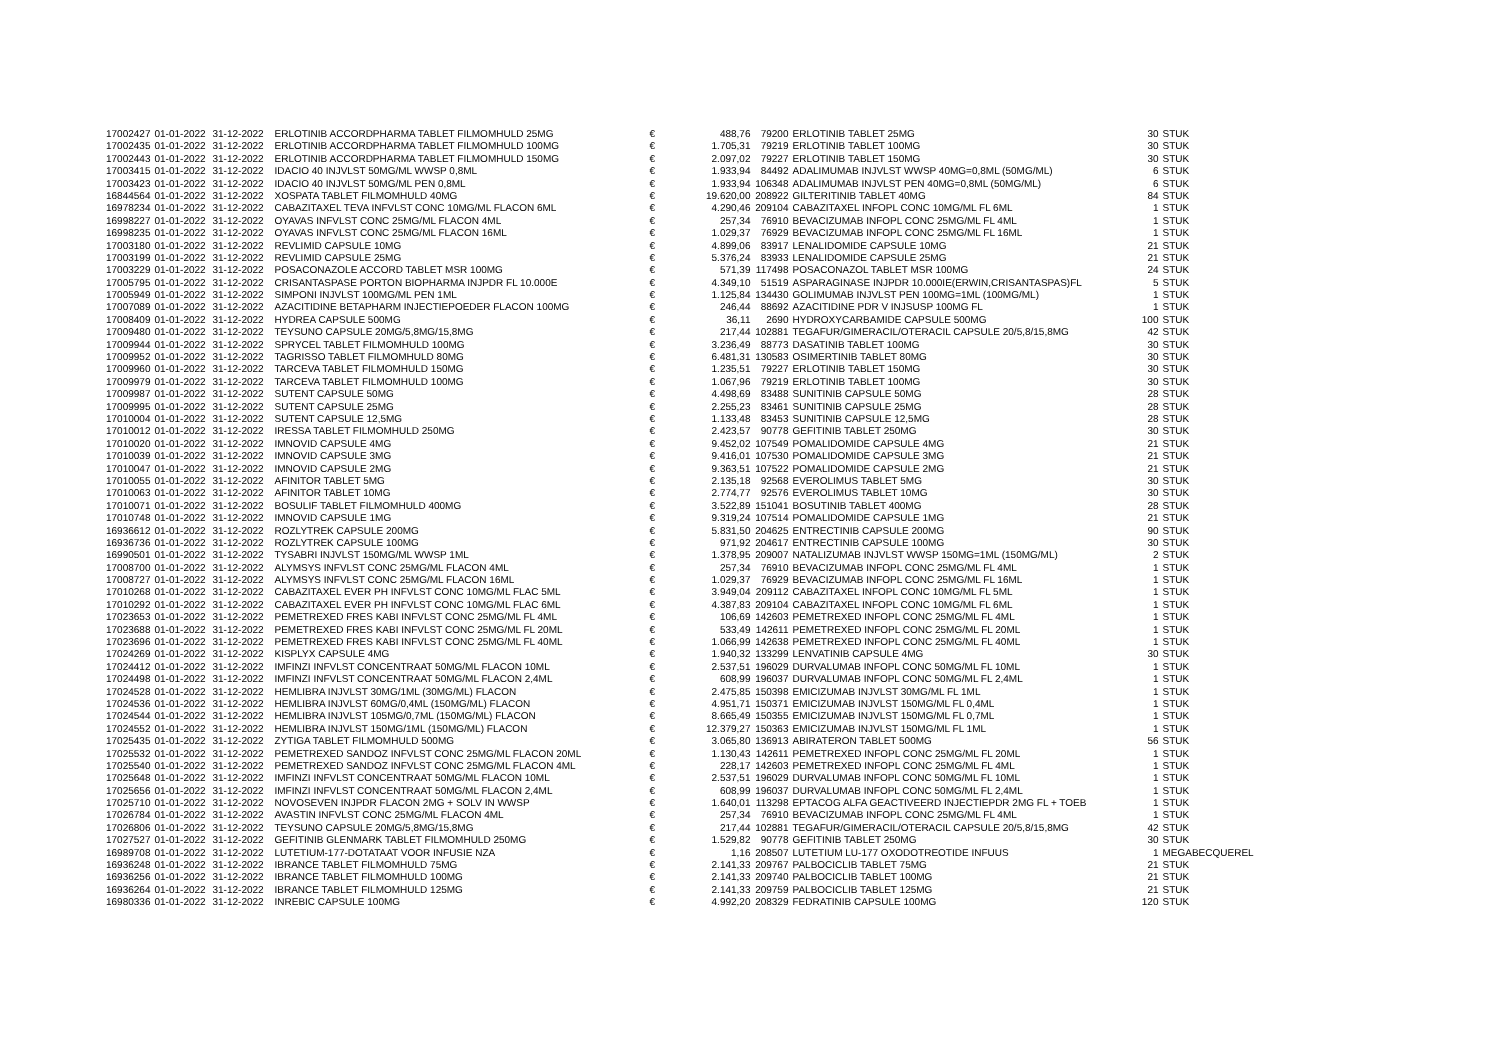| 17002427 | 01-01-2022 | 31-12-2022 | ERLOTINIB ACCORDPHARMA TABLET FILMOMHULD 25MG | € | 488,76 | 79200 | ERLOTINIB TABLET 25MG | 30 | STUK |
| 17002435 | 01-01-2022 | 31-12-2022 | ERLOTINIB ACCORDPHARMA TABLET FILMOMHULD 100MG | € | 1.705,31 | 79219 | ERLOTINIB TABLET 100MG | 30 | STUK |
| 17002443 | 01-01-2022 | 31-12-2022 | ERLOTINIB ACCORDPHARMA TABLET FILMOMHULD 150MG | € | 2.097,02 | 79227 | ERLOTINIB TABLET 150MG | 30 | STUK |
| 17003415 | 01-01-2022 | 31-12-2022 | IDACIO 40 INJVLST 50MG/ML WWSP 0,8ML | € | 1.933,94 | 84492 | ADALIMUMAB INJVLST WWSP 40MG=0,8ML (50MG/ML) | 6 | STUK |
| 17003423 | 01-01-2022 | 31-12-2022 | IDACIO 40 INJVLST 50MG/ML PEN 0,8ML | € | 1.933,94 | 106348 | ADALIMUMAB INJVLST PEN 40MG=0,8ML (50MG/ML) | 6 | STUK |
| 16844564 | 01-01-2022 | 31-12-2022 | XOSPATA TABLET FILMOMHULD 40MG | € | 19.620,00 | 208922 | GILTERITINIB TABLET 40MG | 84 | STUK |
| 16978234 | 01-01-2022 | 31-12-2022 | CABAZITAXEL TEVA INFVLST CONC 10MG/ML FLACON 6ML | € | 4.290,46 | 209104 | CABAZITAXEL INFOPL CONC 10MG/ML FL 6ML | 1 | STUK |
| 16998227 | 01-01-2022 | 31-12-2022 | OYAVAS INFVLST CONC 25MG/ML FLACON 4ML | € | 257,34 | 76910 | BEVACIZUMAB INFOPL CONC 25MG/ML FL 4ML | 1 | STUK |
| 16998235 | 01-01-2022 | 31-12-2022 | OYAVAS INFVLST CONC 25MG/ML FLACON 16ML | € | 1.029,37 | 76929 | BEVACIZUMAB INFOPL CONC 25MG/ML FL 16ML | 1 | STUK |
| 17003180 | 01-01-2022 | 31-12-2022 | REVLIMID CAPSULE 10MG | € | 4.899,06 | 83917 | LENALIDOMIDE CAPSULE 10MG | 21 | STUK |
| 17003199 | 01-01-2022 | 31-12-2022 | REVLIMID CAPSULE 25MG | € | 5.376,24 | 83933 | LENALIDOMIDE CAPSULE 25MG | 21 | STUK |
| 17003229 | 01-01-2022 | 31-12-2022 | POSACONAZOLE ACCORD TABLET MSR 100MG | € | 571,39 | 117498 | POSACONAZOL TABLET MSR 100MG | 24 | STUK |
| 17005795 | 01-01-2022 | 31-12-2022 | CRISANTASPASE PORTON BIOPHARMA INJPDR FL 10.000E | € | 4.349,10 | 51519 | ASPARAGINASE INJPDR 10.000IE(ERWIN,CRISANTASPAS)FL | 5 | STUK |
| 17005949 | 01-01-2022 | 31-12-2022 | SIMPONI INJVLST 100MG/ML PEN 1ML | € | 1.125,84 | 134430 | GOLIMUMAB INJVLST PEN 100MG=1ML (100MG/ML) | 1 | STUK |
| 17007089 | 01-01-2022 | 31-12-2022 | AZACITIDINE BETAPHARM INJECTIEPOEDER FLACON 100MG | € | 246,44 | 88692 | AZACITIDINE PDR V INJSUSP 100MG FL | 1 | STUK |
| 17008409 | 01-01-2022 | 31-12-2022 | HYDREA CAPSULE 500MG | € | 36,11 | 2690 | HYDROXYCARBAMIDE CAPSULE 500MG | 100 | STUK |
| 17009480 | 01-01-2022 | 31-12-2022 | TEYSUNO CAPSULE 20MG/5,8MG/15,8MG | € | 217,44 | 102881 | TEGAFUR/GIMERACIL/OTERACIL CAPSULE 20/5,8/15,8MG | 42 | STUK |
| 17009944 | 01-01-2022 | 31-12-2022 | SPRYCEL TABLET FILMOMHULD 100MG | € | 3.236,49 | 88773 | DASATINIB TABLET 100MG | 30 | STUK |
| 17009952 | 01-01-2022 | 31-12-2022 | TAGRISSO TABLET FILMOMHULD 80MG | € | 6.481,31 | 130583 | OSIMERTINIB TABLET 80MG | 30 | STUK |
| 17009960 | 01-01-2022 | 31-12-2022 | TARCEVA TABLET FILMOMHULD 150MG | € | 1.235,51 | 79227 | ERLOTINIB TABLET 150MG | 30 | STUK |
| 17009979 | 01-01-2022 | 31-12-2022 | TARCEVA TABLET FILMOMHULD 100MG | € | 1.067,96 | 79219 | ERLOTINIB TABLET 100MG | 30 | STUK |
| 17009987 | 01-01-2022 | 31-12-2022 | SUTENT CAPSULE 50MG | € | 4.498,69 | 83488 | SUNITINIB CAPSULE 50MG | 28 | STUK |
| 17009995 | 01-01-2022 | 31-12-2022 | SUTENT CAPSULE 25MG | € | 2.255,23 | 83461 | SUNITINIB CAPSULE 25MG | 28 | STUK |
| 17010004 | 01-01-2022 | 31-12-2022 | SUTENT CAPSULE 12,5MG | € | 1.133,48 | 83453 | SUNITINIB CAPSULE 12,5MG | 28 | STUK |
| 17010012 | 01-01-2022 | 31-12-2022 | IRESSA TABLET FILMOMHULD 250MG | € | 2.423,57 | 90778 | GEFITINIB TABLET 250MG | 30 | STUK |
| 17010020 | 01-01-2022 | 31-12-2022 | IMNOVID CAPSULE 4MG | € | 9.452,02 | 107549 | POMALIDOMIDE CAPSULE 4MG | 21 | STUK |
| 17010039 | 01-01-2022 | 31-12-2022 | IMNOVID CAPSULE 3MG | € | 9.416,01 | 107530 | POMALIDOMIDE CAPSULE 3MG | 21 | STUK |
| 17010047 | 01-01-2022 | 31-12-2022 | IMNOVID CAPSULE 2MG | € | 9.363,51 | 107522 | POMALIDOMIDE CAPSULE 2MG | 21 | STUK |
| 17010055 | 01-01-2022 | 31-12-2022 | AFINITOR TABLET 5MG | € | 2.135,18 | 92568 | EVEROLIMUS TABLET 5MG | 30 | STUK |
| 17010063 | 01-01-2022 | 31-12-2022 | AFINITOR TABLET 10MG | € | 2.774,77 | 92576 | EVEROLIMUS TABLET 10MG | 30 | STUK |
| 17010071 | 01-01-2022 | 31-12-2022 | BOSULIF TABLET FILMOMHULD 400MG | € | 3.522,89 | 151041 | BOSUTINIB TABLET 400MG | 28 | STUK |
| 17010748 | 01-01-2022 | 31-12-2022 | IMNOVID CAPSULE 1MG | € | 9.319,24 | 107514 | POMALIDOMIDE CAPSULE 1MG | 21 | STUK |
| 16936612 | 01-01-2022 | 31-12-2022 | ROZLYTREK CAPSULE 200MG | € | 5.831,50 | 204625 | ENTRECTINIB CAPSULE 200MG | 90 | STUK |
| 16936736 | 01-01-2022 | 31-12-2022 | ROZLYTREK CAPSULE 100MG | € | 971,92 | 204617 | ENTRECTINIB CAPSULE 100MG | 30 | STUK |
| 16990501 | 01-01-2022 | 31-12-2022 | TYSABRI INJVLST 150MG/ML WWSP 1ML | € | 1.378,95 | 209007 | NATALIZUMAB INJVLST WWSP 150MG=1ML (150MG/ML) | 2 | STUK |
| 17008700 | 01-01-2022 | 31-12-2022 | ALYMSYS INFVLST CONC 25MG/ML FLACON 4ML | € | 257,34 | 76910 | BEVACIZUMAB INFOPL CONC 25MG/ML FL 4ML | 1 | STUK |
| 17008727 | 01-01-2022 | 31-12-2022 | ALYMSYS INFVLST CONC 25MG/ML FLACON 16ML | € | 1.029,37 | 76929 | BEVACIZUMAB INFOPL CONC 25MG/ML FL 16ML | 1 | STUK |
| 17010268 | 01-01-2022 | 31-12-2022 | CABAZITAXEL EVER PH INFVLST CONC 10MG/ML FLAC 5ML | € | 3.949,04 | 209112 | CABAZITAXEL INFOPL CONC 10MG/ML FL 5ML | 1 | STUK |
| 17010292 | 01-01-2022 | 31-12-2022 | CABAZITAXEL EVER PH INFVLST CONC 10MG/ML FLAC 6ML | € | 4.387,83 | 209104 | CABAZITAXEL INFOPL CONC 10MG/ML FL 6ML | 1 | STUK |
| 17023653 | 01-01-2022 | 31-12-2022 | PEMETREXED FRES KABI INFVLST CONC 25MG/ML FL 4ML | € | 106,69 | 142603 | PEMETREXED INFOPL CONC 25MG/ML FL 4ML | 1 | STUK |
| 17023688 | 01-01-2022 | 31-12-2022 | PEMETREXED FRES KABI INFVLST CONC 25MG/ML FL 20ML | € | 533,49 | 142611 | PEMETREXED INFOPL CONC 25MG/ML FL 20ML | 1 | STUK |
| 17023696 | 01-01-2022 | 31-12-2022 | PEMETREXED FRES KABI INFVLST CONC 25MG/ML FL 40ML | € | 1.066,99 | 142638 | PEMETREXED INFOPL CONC 25MG/ML FL 40ML | 1 | STUK |
| 17024269 | 01-01-2022 | 31-12-2022 | KISPLYX CAPSULE 4MG | € | 1.940,32 | 133299 | LENVATINIB CAPSULE 4MG | 30 | STUK |
| 17024412 | 01-01-2022 | 31-12-2022 | IMFINZI INFVLST CONCENTRAAT 50MG/ML FLACON 10ML | € | 2.537,51 | 196029 | DURVALUMAB INFOPL CONC 50MG/ML FL 10ML | 1 | STUK |
| 17024498 | 01-01-2022 | 31-12-2022 | IMFINZI INFVLST CONCENTRAAT 50MG/ML FLACON 2,4ML | € | 608,99 | 196037 | DURVALUMAB INFOPL CONC 50MG/ML FL 2,4ML | 1 | STUK |
| 17024528 | 01-01-2022 | 31-12-2022 | HEMLIBRA INJVLST 30MG/1ML (30MG/ML) FLACON | € | 2.475,85 | 150398 | EMICIZUMAB INJVLST 30MG/ML FL 1ML | 1 | STUK |
| 17024536 | 01-01-2022 | 31-12-2022 | HEMLIBRA INJVLST 60MG/0,4ML (150MG/ML) FLACON | € | 4.951,71 | 150371 | EMICIZUMAB INJVLST 150MG/ML FL 0,4ML | 1 | STUK |
| 17024544 | 01-01-2022 | 31-12-2022 | HEMLIBRA INJVLST 105MG/0,7ML (150MG/ML) FLACON | € | 8.665,49 | 150355 | EMICIZUMAB INJVLST 150MG/ML FL 0,7ML | 1 | STUK |
| 17024552 | 01-01-2022 | 31-12-2022 | HEMLIBRA INJVLST 150MG/1ML (150MG/ML) FLACON | € | 12.379,27 | 150363 | EMICIZUMAB INJVLST 150MG/ML FL 1ML | 1 | STUK |
| 17025435 | 01-01-2022 | 31-12-2022 | ZYTIGA TABLET FILMOMHULD 500MG | € | 3.065,80 | 136913 | ABIRATERON TABLET 500MG | 56 | STUK |
| 17025532 | 01-01-2022 | 31-12-2022 | PEMETREXED SANDOZ INFVLST CONC 25MG/ML FLACON 20ML | € | 1.130,43 | 142611 | PEMETREXED INFOPL CONC 25MG/ML FL 20ML | 1 | STUK |
| 17025540 | 01-01-2022 | 31-12-2022 | PEMETREXED SANDOZ INFVLST CONC 25MG/ML FLACON 4ML | € | 228,17 | 142603 | PEMETREXED INFOPL CONC 25MG/ML FL 4ML | 1 | STUK |
| 17025648 | 01-01-2022 | 31-12-2022 | IMFINZI INFVLST CONCENTRAAT 50MG/ML FLACON 10ML | € | 2.537,51 | 196029 | DURVALUMAB INFOPL CONC 50MG/ML FL 10ML | 1 | STUK |
| 17025656 | 01-01-2022 | 31-12-2022 | IMFINZI INFVLST CONCENTRAAT 50MG/ML FLACON 2,4ML | € | 608,99 | 196037 | DURVALUMAB INFOPL CONC 50MG/ML FL 2,4ML | 1 | STUK |
| 17025710 | 01-01-2022 | 31-12-2022 | NOVOSEVEN INJPDR FLACON 2MG + SOLV IN WWSP | € | 1.640,01 | 113298 | EPTACOG ALFA GEACTIVEERD INJECTIEPDR 2MG FL + TOEB | 1 | STUK |
| 17026784 | 01-01-2022 | 31-12-2022 | AVASTIN INFVLST CONC 25MG/ML FLACON 4ML | € | 257,34 | 76910 | BEVACIZUMAB INFOPL CONC 25MG/ML FL 4ML | 1 | STUK |
| 17026806 | 01-01-2022 | 31-12-2022 | TEYSUNO CAPSULE 20MG/5,8MG/15,8MG | € | 217,44 | 102881 | TEGAFUR/GIMERACIL/OTERACIL CAPSULE 20/5,8/15,8MG | 42 | STUK |
| 17027527 | 01-01-2022 | 31-12-2022 | GEFITINIB GLENMARK TABLET FILMOMHULD 250MG | € | 1.529,82 | 90778 | GEFITINIB TABLET 250MG | 30 | STUK |
| 16989708 | 01-01-2022 | 31-12-2022 | LUTETIUM-177-DOTATAAT VOOR INFUSIE NZA | € | 1,16 | 208507 | LUTETIUM LU-177 OXODOTREOTIDE INFUUS | 1 | MEGABECQUEREL |
| 16936248 | 01-01-2022 | 31-12-2022 | IBRANCE TABLET FILMOMHULD 75MG | € | 2.141,33 | 209767 | PALBOCICLIB TABLET 75MG | 21 | STUK |
| 16936256 | 01-01-2022 | 31-12-2022 | IBRANCE TABLET FILMOMHULD 100MG | € | 2.141,33 | 209740 | PALBOCICLIB TABLET 100MG | 21 | STUK |
| 16936264 | 01-01-2022 | 31-12-2022 | IBRANCE TABLET FILMOMHULD 125MG | € | 2.141,33 | 209759 | PALBOCICLIB TABLET 125MG | 21 | STUK |
| 16980336 | 01-01-2022 | 31-12-2022 | INREBIC CAPSULE 100MG | € | 4.992,20 | 208329 | FEDRATINIB CAPSULE 100MG | 120 | STUK |